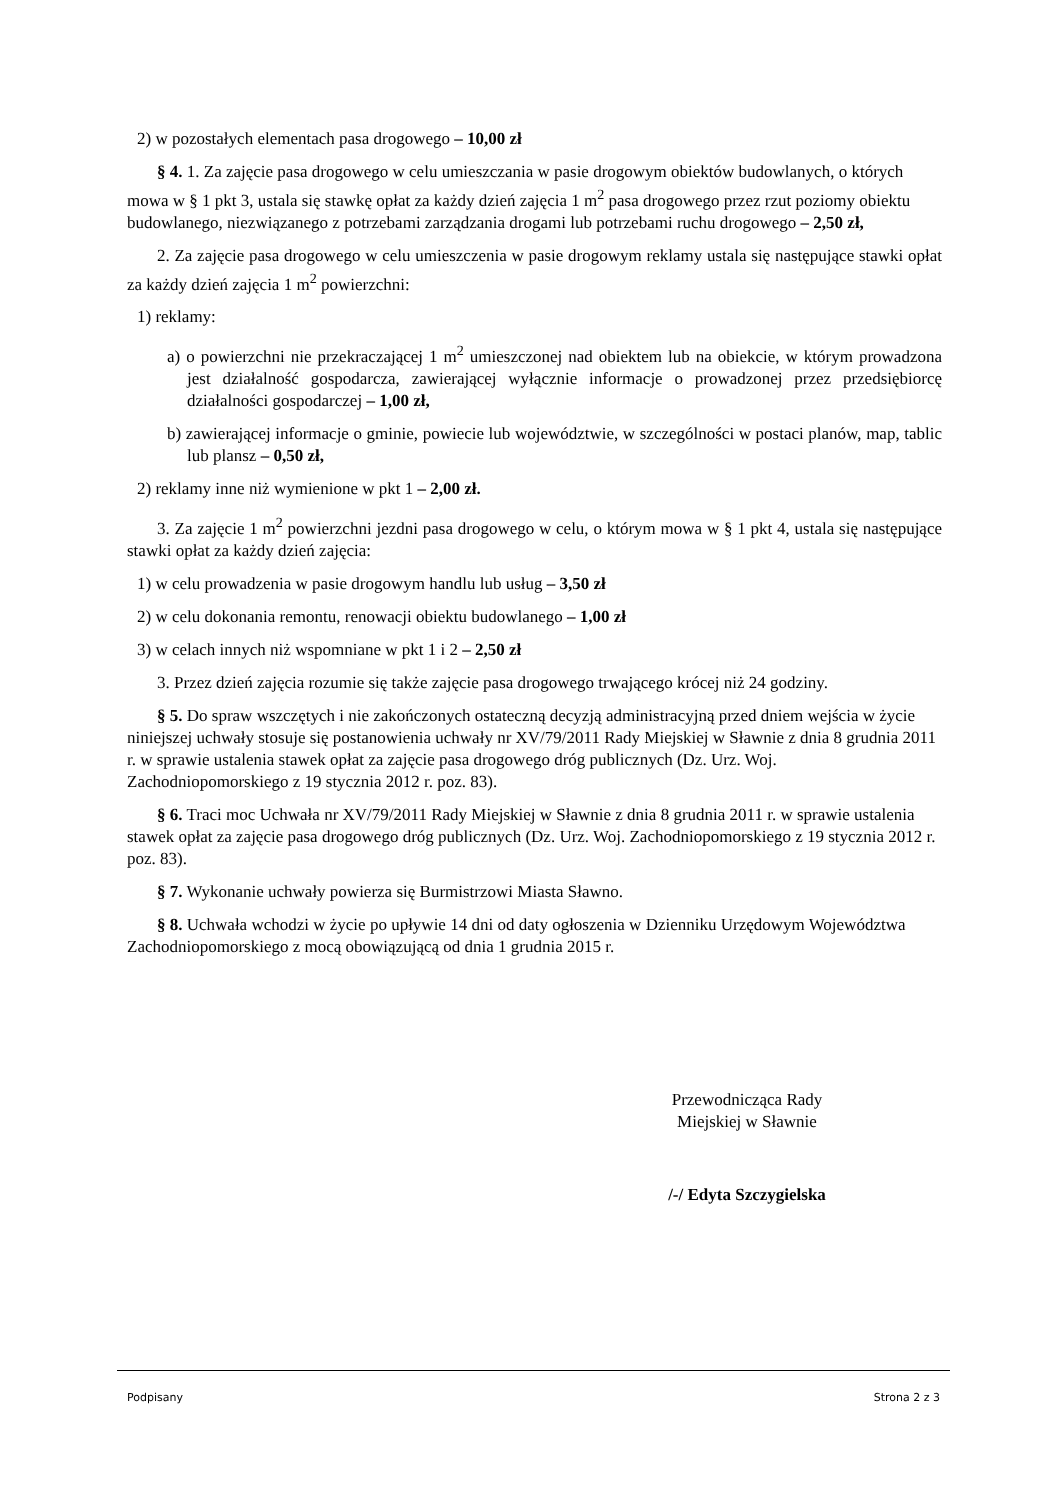2) w pozostałych elementach pasa drogowego – 10,00 zł
§ 4. 1. Za zajęcie pasa drogowego w celu umieszczania w pasie drogowym obiektów budowlanych, o których mowa w § 1 pkt 3, ustala się stawkę opłat za każdy dzień zajęcia 1 m<sup>2</sup> pasa drogowego przez rzut poziomy obiektu budowlanego, niezwiązanego z potrzebami zarządzania drogami lub potrzebami ruchu drogowego – 2,50 zł,
2. Za zajęcie pasa drogowego w celu umieszczenia w pasie drogowym reklamy ustala się następujące stawki opłat za każdy dzień zajęcia 1 m<sup>2</sup> powierzchni:
1) reklamy:
a) o powierzchni nie przekraczającej 1 m<sup>2</sup> umieszczonej nad obiektem lub na obiekcie, w którym prowadzona jest działalność gospodarcza, zawierającej wyłącznie informacje o prowadzonej przez przedsiębiorcę działalności gospodarczej – 1,00 zł,
b) zawierającej informacje o gminie, powiecie lub województwie, w szczególności w postaci planów, map, tablic lub plansz – 0,50 zł,
2) reklamy inne niż wymienione w pkt 1 – 2,00 zł.
3. Za zajęcie 1 m<sup>2</sup> powierzchni jezdni pasa drogowego w celu, o którym mowa w § 1 pkt 4, ustala się następujące stawki opłat za każdy dzień zajęcia:
1) w celu prowadzenia w pasie drogowym handlu lub usług – 3,50 zł
2) w celu dokonania remontu, renowacji obiektu budowlanego – 1,00 zł
3) w celach innych niż wspomniane w pkt 1 i 2 – 2,50 zł
3. Przez dzień zajęcia rozumie się także zajęcie pasa drogowego trwającego krócej niż 24 godziny.
§ 5. Do spraw wszczętych i nie zakończonych ostateczną decyzją administracyjną przed dniem wejścia w życie niniejszej uchwały stosuje się postanowienia uchwały nr XV/79/2011 Rady Miejskiej w Sławnie z dnia 8 grudnia 2011 r. w sprawie ustalenia stawek opłat za zajęcie pasa drogowego dróg publicznych (Dz. Urz. Woj. Zachodniopomorskiego z 19 stycznia 2012 r. poz. 83).
§ 6. Traci moc Uchwała nr XV/79/2011 Rady Miejskiej w Sławnie z dnia 8 grudnia 2011 r. w sprawie ustalenia stawek opłat za zajęcie pasa drogowego dróg publicznych (Dz. Urz. Woj. Zachodniopomorskiego z 19 stycznia 2012 r. poz. 83).
§ 7. Wykonanie uchwały powierza się Burmistrzowi Miasta Sławno.
§ 8. Uchwała wchodzi w życie po upływie 14 dni od daty ogłoszenia w Dzienniku Urzędowym Województwa Zachodniopomorskiego z mocą obowiązującą od dnia 1 grudnia 2015 r.
Przewodnicząca Rady
Miejskiej w Sławnie
/-/ Edyta Szczygielska
Podpisany Strona 2 z 3